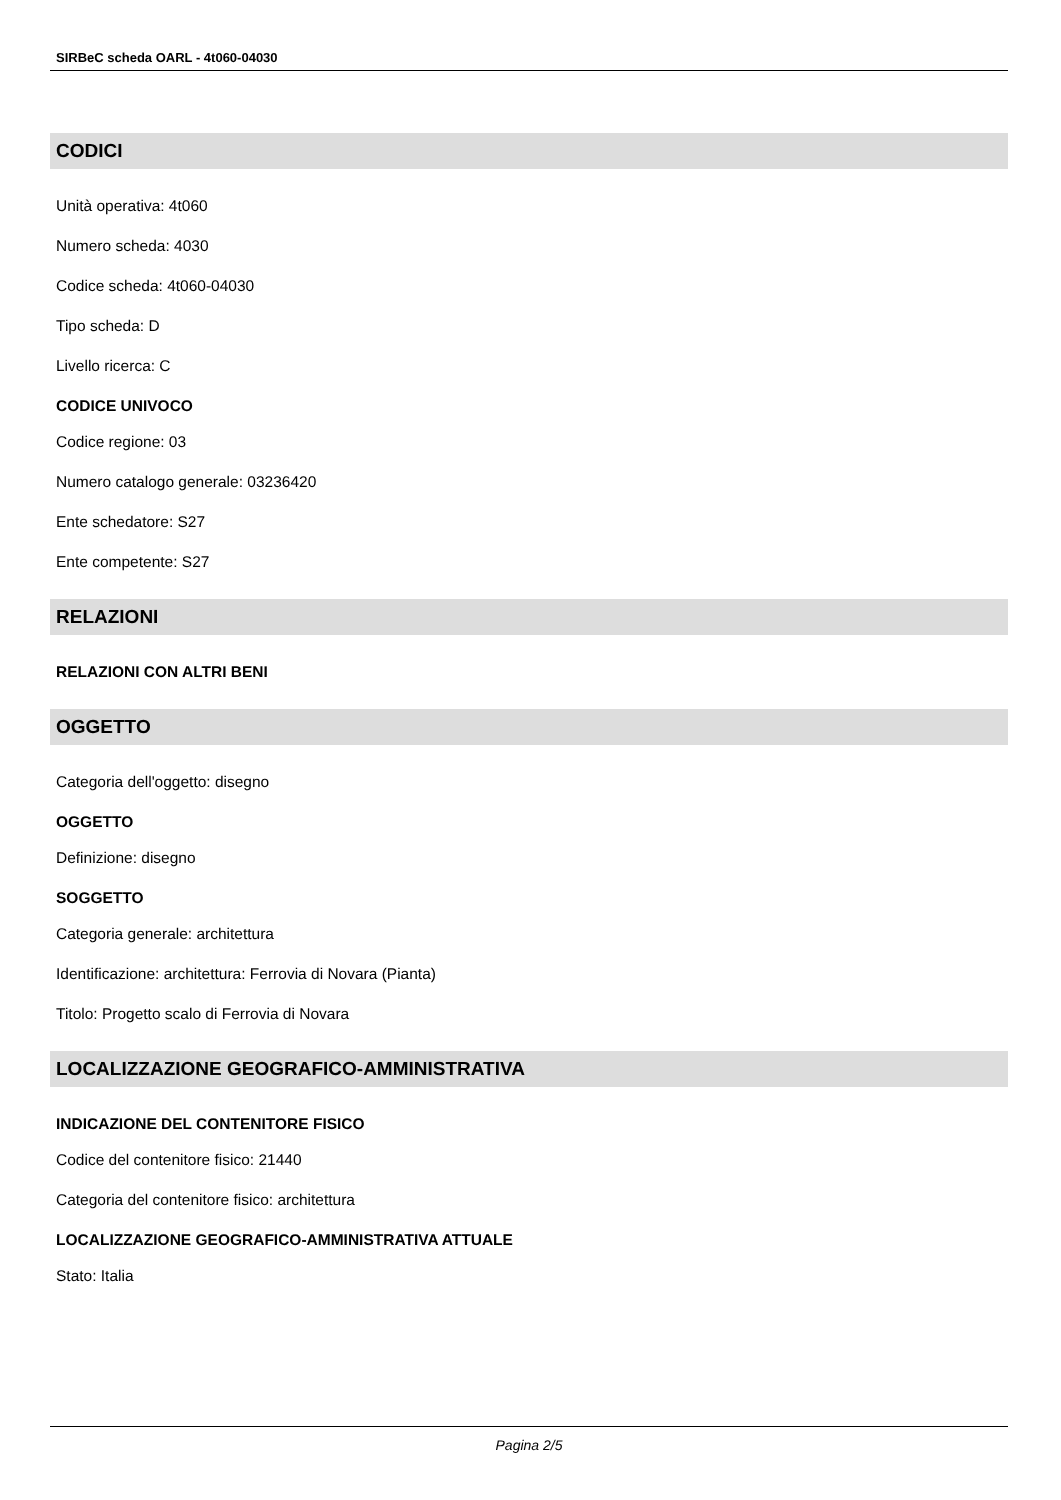SIRBeC scheda OARL - 4t060-04030
CODICI
Unità operativa: 4t060
Numero scheda: 4030
Codice scheda: 4t060-04030
Tipo scheda: D
Livello ricerca: C
CODICE UNIVOCO
Codice regione: 03
Numero catalogo generale: 03236420
Ente schedatore: S27
Ente competente: S27
RELAZIONI
RELAZIONI CON ALTRI BENI
OGGETTO
Categoria dell'oggetto: disegno
OGGETTO
Definizione: disegno
SOGGETTO
Categoria generale: architettura
Identificazione: architettura: Ferrovia di Novara (Pianta)
Titolo: Progetto scalo di Ferrovia di Novara
LOCALIZZAZIONE GEOGRAFICO-AMMINISTRATIVA
INDICAZIONE DEL CONTENITORE FISICO
Codice del contenitore fisico: 21440
Categoria del contenitore fisico: architettura
LOCALIZZAZIONE GEOGRAFICO-AMMINISTRATIVA ATTUALE
Stato: Italia
Pagina 2/5